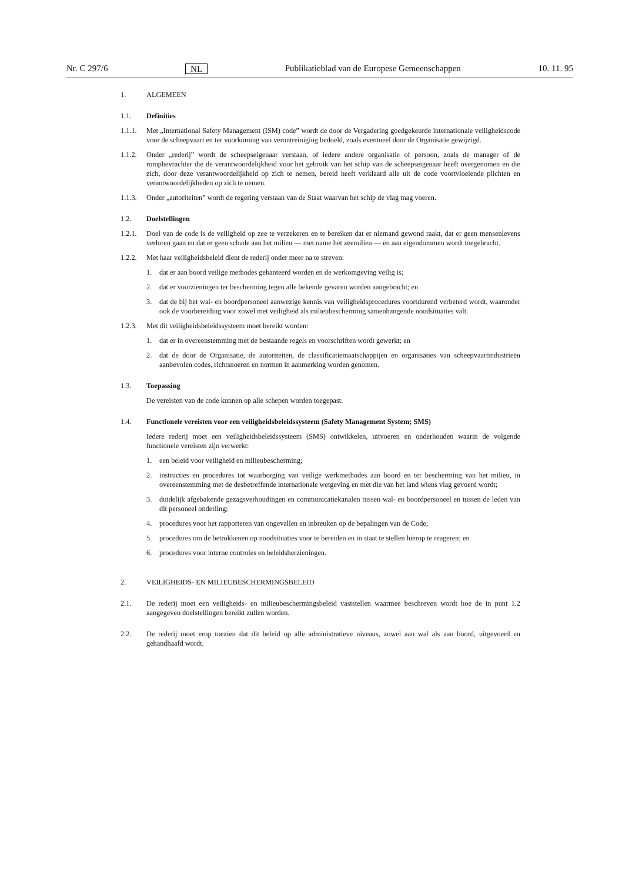Nr. C 297/6 NL Publikatieblad van de Europese Gemeenschappen 10. 11. 95
1. ALGEMEEN
1.1. Definities
1.1.1. Met „International Safety Management (ISM) code” wordt de door de Vergadering goedgekeurde internationale veiligheidscode voor de scheepvaart en ter voorkoming van verontreiniging bedoeld, zoals eventueel door de Organisatie gewijzigd.
1.1.2. Onder „rederij” wordt de scheepseigenaar verstaan, of iedere andere organisatie of persoon, zoals de manager of de rompbevrachter die de verantwoordelijkheid voor het gebruik van het schip van de scheepseigenaar heeft overgenomen en die zich, door deze verantwoordelijkheid op zich te nemen, bereid heeft verklaard alle uit de code voortvloeiende plichten en verantwoordelijkheden op zich te nemen.
1.1.3. Onder „autoriteiten” wordt de regering verstaan van de Staat waarvan het schip de vlag mag voeren.
1.2. Doelstellingen
1.2.1. Doel van de code is de veiligheid op zee te verzekeren en te bereiken dat er niemand gewond raakt, dat er geen mensenlevens verloren gaan en dat er geen schade aan het milieu — met name het zeemilieu — en aan eigendommen wordt toegebracht.
1.2.2. Met haar veiligheidsbeleid dient de rederij onder meer na te streven:
1. dat er aan boord veilige methodes gehanteerd worden en de werkomgeving veilig is;
2. dat er voorzieningen ter bescherming tegen alle bekende gevaren worden aangebracht; en
3. dat de bij het wal- en boordpersoneel aanwezige kennis van veiligheidsprocedures voortdurend verbeterd wordt, waaronder ook de voorbereiding voor zowel met veiligheid als milieubescherming samenhangende noodsituaties valt.
1.2.3. Met dit veiligheidsbeleidssysteem moet bereikt worden:
1. dat er in overeenstemming met de bestaande regels en voorschriften wordt gewerkt; en
2. dat de door de Organisatie, de autoriteiten, de classificatiemaatschappijen en organisaties van scheepvaartindustrieën aanbevolen codes, richtsnoeren en normen in aanmerking worden genomen.
1.3. Toepassing
De vereisten van de code kunnen op alle schepen worden toegepast.
1.4. Functionele vereisten voor een veiligheidsbeleidssysteem (Safety Management System; SMS)
Iedere rederij moet een veiligheidsbeleidssysteem (SMS) ontwikkelen, uitvoeren en onderhouden waarin de volgende functionele vereisten zijn verwerkt:
1. een beleid voor veiligheid en milieubescherming;
2. instructies en procedures tot waarborging van veilige werkmethodes aan boord en ter bescherming van het milieu, in overeenstemming met de desbetreffende internationale wetgeving en met die van het land wiens vlag gevoerd wordt;
3. duidelijk afgebakende gezagsverhoudingen en communicatiekanalen tussen wal- en boordpersoneel en tussen de leden van dit personeel onderling;
4. procedures voor het rapporteren van ongevallen en inbreuken op de bepalingen van de Code;
5. procedures om de betrokkenen op noodsituaties voor te bereiden en in staat te stellen hierop te reageren; en
6. procedures voor interne controles en beleidsherzieningen.
2. VEILIGHEIDS- EN MILIEUBESCHERMINGSBELEID
2.1. De rederij moet een veiligheids- en milieubeschermingsbeleid vaststellen waarmee beschreven wordt hoe de in punt 1.2 aangegeven doelstellingen bereikt zullen worden.
2.2. De rederij moet erop toezien dat dit beleid op alle administratieve niveaus, zowel aan wal als aan boord, uitgevoerd en gehandhaafd wordt.